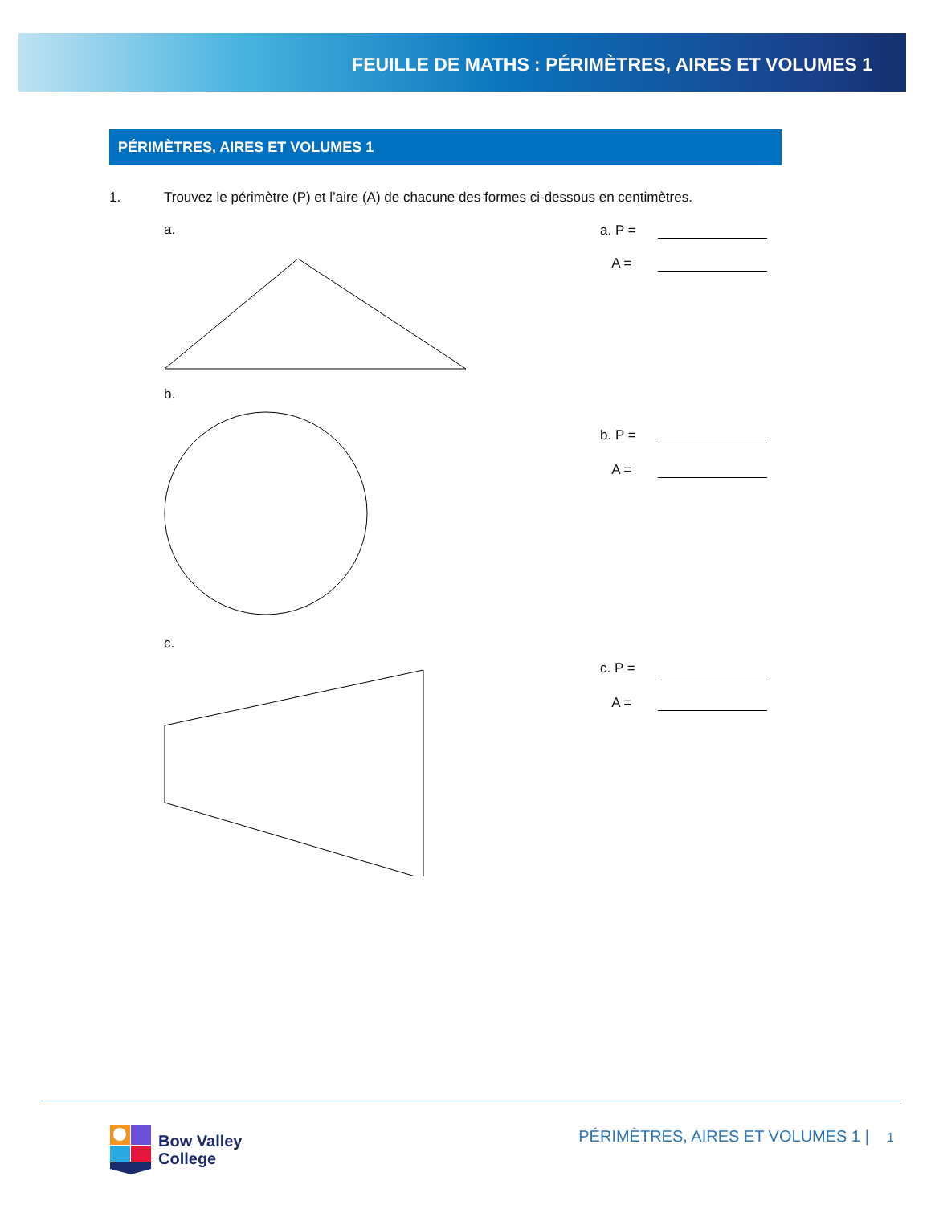FEUILLE DE MATHS : PÉRIMÈTRES, AIRES ET VOLUMES 1
PÉRIMÈTRES, AIRES ET VOLUMES 1
1. Trouvez le périmètre (P) et l’aire (A) de chacune des formes ci-dessous en centimètres.
a.
a. P =
A =
b.
b. P =
A =
c.
c. P =
A =
Bow Valley
College
PÉRIMÈTRES, AIRES ET VOLUMES 1 | 1